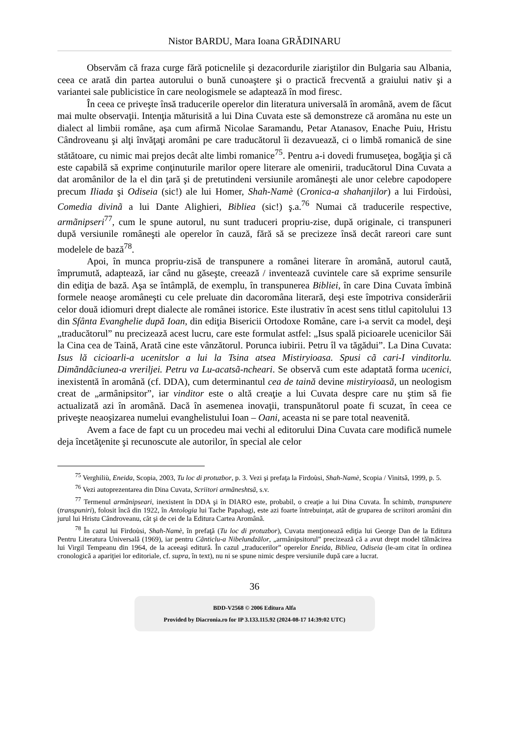Nistor BARDU, Mara Ioana GRĂDINARU
Observăm că fraza curge fără poticnelile şi dezacordurile ziariştilor din Bulgaria sau Albania, ceea ce arată din partea autorului o bună cunoaştere şi o practică frecventă a graiului nativ şi a variantei sale publicistice în care neologismele se adaptează în mod firesc.
În ceea ce priveşte însă traducerile operelor din literatura universală în aromână, avem de făcut mai multe observaţii. Intenţia măturisită a lui Dina Cuvata este să demonstreze că aromâna nu este un dialect al limbii române, aşa cum afirmă Nicolae Saramandu, Petar Atanasov, Enache Puiu, Hristu Cândroveanu şi alţi învăţaţi aromâni pe care traducătorul îi dezavuează, ci o limbă romanică de sine stătătoare, cu nimic mai prejos decât alte limbi romanice<sup>75</sup>. Pentru a-i dovedi frumuseţea, bogăţia şi că este capabilă să exprime conţinuturile marilor opere literare ale omenirii, traducătorul Dina Cuvata a dat aromânilor de la el din ţară şi de pretutindeni versiunile aromâneşti ale unor celebre capodopere precum Iliada şi Odiseia (sic!) ale lui Homer, Shah-Namè (Cronica-a shahanjilor) a lui Firdoùsi, Comedia divinã a lui Dante Alighieri, Bibliea (sic!) ş.a.<sup>76</sup> Numai că traducerile respective, armãnipseri<sup>77</sup>, cum le spune autorul, nu sunt traduceri propriu-zise, după originale, ci transpuneri după versiunile româneşti ale operelor în cauză, fără să se precizeze însă decât rareori care sunt modelele de bază<sup>78</sup>.
Apoi, în munca propriu-zisă de transpunere a românei literare în aromână, autorul caută, împrumută, adaptează, iar când nu găseşte, creează / inventează cuvintele care să exprime sensurile din ediţia de bază. Aşa se întâmplă, de exemplu, în transpunerea Bibliei, în care Dina Cuvata îmbină formele neaoşe aromâneşti cu cele preluate din dacoromâna literară, deşi este împotriva considerării celor două idiomuri drept dialecte ale românei istorice. Este ilustrativ în acest sens titlul capitolului 13 din Sfânta Evanghelie după Ioan, din ediţia Bisericii Ortodoxe Române, care i-a servit ca model, deşi „traducătorul” nu precizează acest lucru, care este formulat astfel: „Isus spală picioarele ucenicilor Săi la Cina cea de Taină, Arată cine este vânzătorul. Porunca iubirii. Petru îl va tăgădui”. La Dina Cuvata: Isus lă cicioarli-a ucenitslor a lui la Tsina atsea Mistiryioasa. Spusi cã cari-I vinditorlu. Dimãndãciunea-a vreriljei. Petru va Lu-acatsã-ncheari. Se observă cum este adaptată forma ucenici, inexistentă în aromână (cf. DDA), cum determinantul cea de taină devine mistiryioasă, un neologism creat de „armânipsitor”, iar vinditor este o altă creaţie a lui Cuvata despre care nu ştim să fie actualizată azi în aromână. Dacă în asemenea inovaţii, transpunătorul poate fi scuzat, în ceea ce priveşte neaoşizarea numelui evanghelistului Ioan – Oani, aceasta ni se pare total neavenită.
Avem a face de fapt cu un procedeu mai vechi al editorului Dina Cuvata care modifică numele deja încetăţenite şi recunoscute ale autorilor, în special ale celor
<sup>75</sup> Verghiliù, Eneida, Scopia, 2003, Tu loc di protuzbor, p. 3. Vezi şi prefaţa la Firdoùsi, Shah-Namè, Scopia / Vinitsă, 1999, p. 5.
<sup>76</sup> Vezi autoprezentarea din Dina Cuvata, Scriitori armãneshtsã, s.v.
<sup>77</sup> Termenul armânipseari, inexistent în DDA şi în DIARO este, probabil, o creaţie a lui Dina Cuvata. În schimb, transpunere (transpuniri), folosit încă din 1922, în Antologia lui Tache Papahagi, este azi foarte întrebuinţat, atât de gruparea de scriitori aromâni din jurul lui Hristu Cândroveanu, cât şi de cei de la Editura Cartea Aromână.
<sup>78</sup> În cazul lui Firdoùsi, Shah-Namè, în prefaţă (Tu loc di protuzbor), Cuvata menţionează ediţia lui George Dan de la Editura Pentru Literatura Universală (1969), iar pentru Cãnticlu-a Nibelundzãlor, „armânipsitorul” precizează că a avut drept model tălmăcirea lui Virgil Tempeanu din 1964, de la aceeaşi editură. În cazul „traducerilor” operelor Eneida, Bibliea, Odiseia (le-am citat în ordinea cronologică a apariţiei lor editoriale, cf. supra, în text), nu ni se spune nimic despre versiunile după care a lucrat.
36
BDD-V2568 © 2006 Editura Alfa
Provided by Diacronia.ro for IP 3.133.115.92 (2024-08-17 14:39:02 UTC)